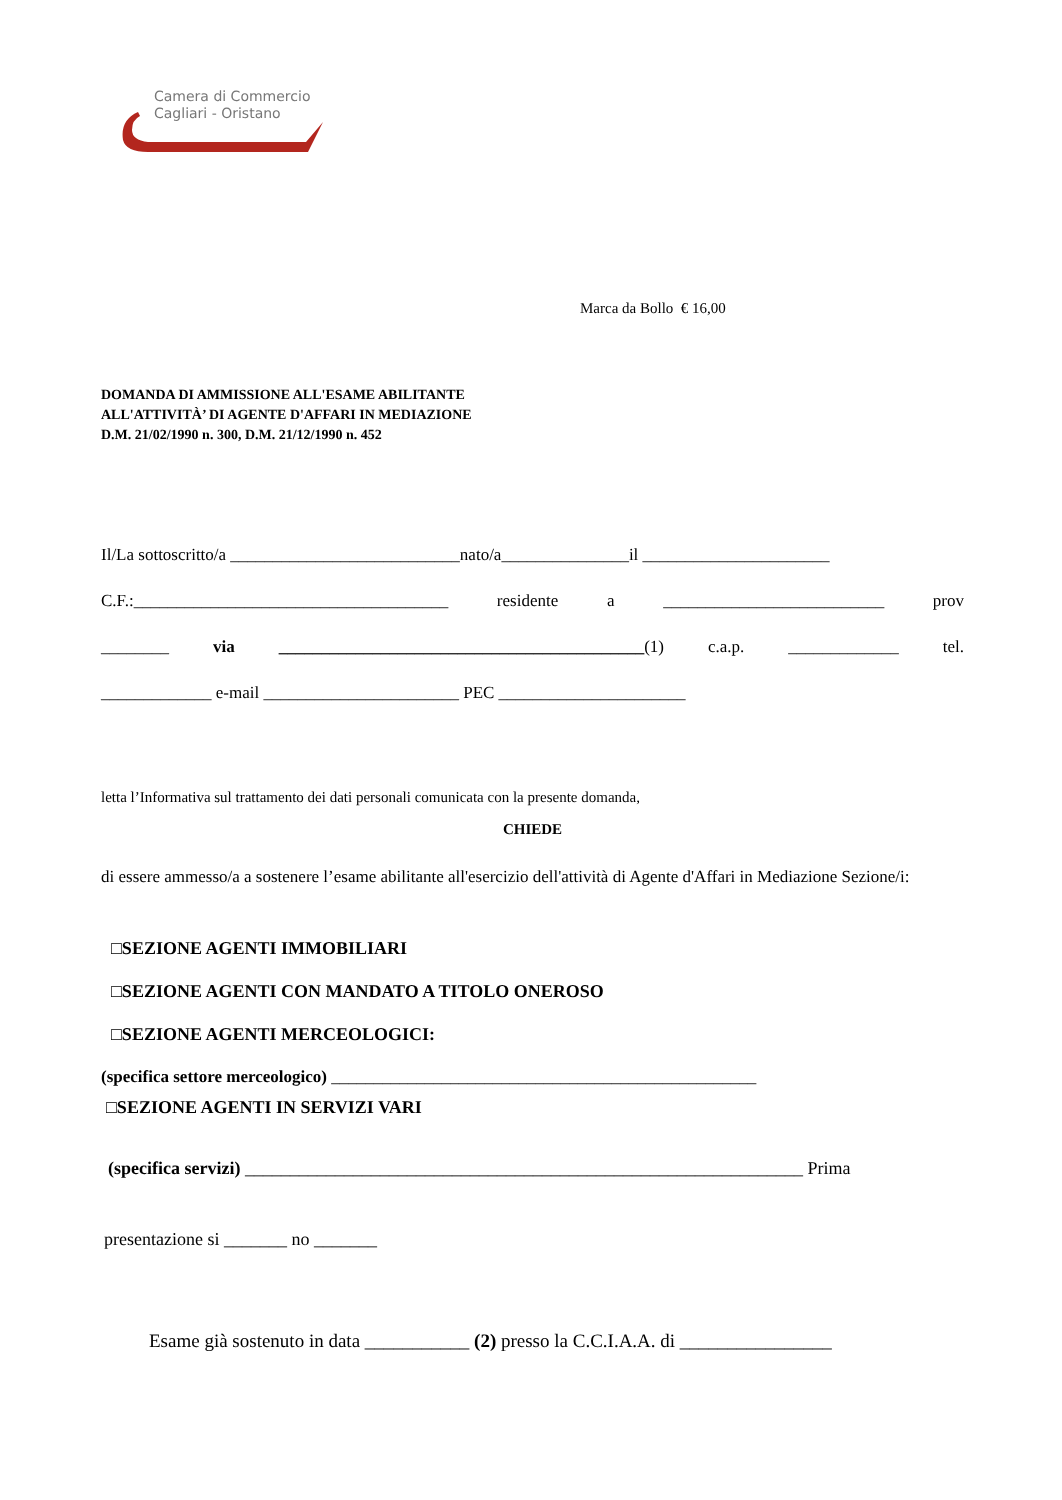Camera di Commercio
Cagliari - Oristano
Marca da Bollo € 16,00
DOMANDA DI AMMISSIONE ALL'ESAME ABILITANTE
ALL'ATTIVITÀ’ DI AGENTE D'AFFARI IN MEDIAZIONE
D.M. 21/02/1990 n. 300, D.M. 21/12/1990 n. 452
Il/La sottoscritto/a ___________________________nato/a_______________il ______________________
C.F.:_____________________________________ residente a __________________________ prov
________ via ___________________________________________(1) c.a.p. _____________ tel.
_____________ e-mail _______________________ PEC ______________________
letta l’Informativa sul trattamento dei dati personali comunicata con la presente domanda,
CHIEDE
di essere ammesso/a a sostenere l’esame abilitante all'esercizio dell'attività di Agente d'Affari in Mediazione Sezione/i:
□SEZIONE AGENTI IMMOBILIARI
□SEZIONE AGENTI CON MANDATO A TITOLO ONEROSO
□SEZIONE AGENTI MERCEOLOGICI:
(specifica settore merceologico) __________________________________________________
□SEZIONE AGENTI IN SERVIZI VARI
(specifica servizi) ______________________________________________________________ Prima
presentazione si _______ no _______
Esame già sostenuto in data ___________ (2) presso la C.C.I.A.A. di ________________